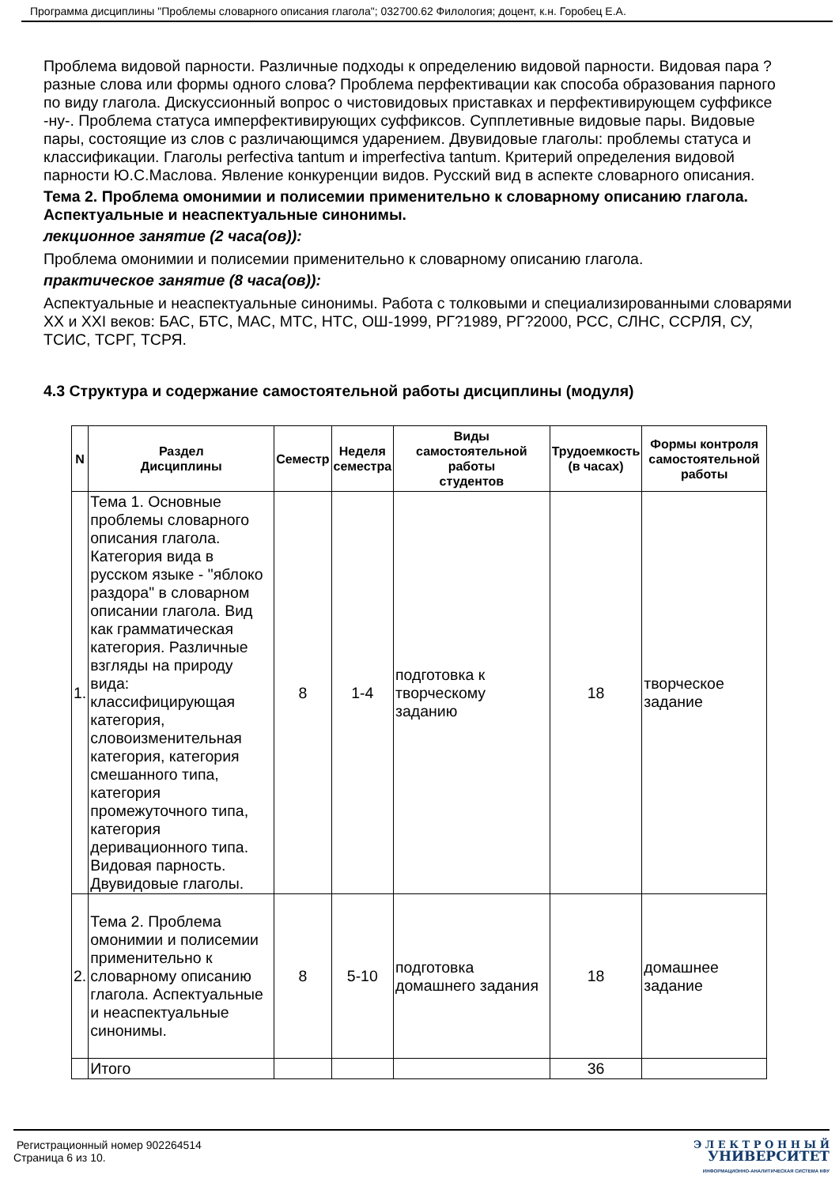Программа дисциплины "Проблемы словарного описания глагола"; 032700.62 Филология; доцент, к.н. Горобец Е.А.
Проблема видовой парности. Различные подходы к определению видовой парности. Видовая пара ? разные слова или формы одного слова? Проблема перфективации как способа образования парного по виду глагола. Дискуссионный вопрос о чистовидовых приставках и перфективирующем суффиксе -ну-. Проблема статуса имперфективирующих суффиксов. Супплетивные видовые пары. Видовые пары, состоящие из слов с различающимся ударением. Двувидовые глаголы: проблемы статуса и классификации. Глаголы perfectiva tantum и imperfectiva tantum. Критерий определения видовой парности Ю.С.Маслова. Явление конкуренции видов. Русский вид в аспекте словарного описания.
Тема 2. Проблема омонимии и полисемии применительно к словарному описанию глагола. Аспектуальные и неаспектуальные синонимы.
лекционное занятие (2 часа(ов)):
Проблема омонимии и полисемии применительно к словарному описанию глагола.
практическое занятие (8 часа(ов)):
Аспектуальные и неаспектуальные синонимы. Работа с толковыми и специализированными словарями XX и XXI веков: БАС, БТС, МАС, МТС, НТС, ОШ-1999, РГ?1989, РГ?2000, РСС, СЛНС, ССРЛЯ, СУ, ТСИС, ТСРГ, ТСРЯ.
4.3 Структура и содержание самостоятельной работы дисциплины (модуля)
| N | Раздел Дисциплины | Семестр | Неделя семестра | Виды самостоятельной работы студентов | Трудоемкость (в часах) | Формы контроля самостоятельной работы |
| --- | --- | --- | --- | --- | --- | --- |
| 1. | Тема 1. Основные проблемы словарного описания глагола. Категория вида в русском языке - "яблоко раздора" в словарном описании глагола. Вид как грамматическая категория. Различные взгляды на природу вида: классифицирующая категория, словоизменительная категория, категория смешанного типа, категория промежуточного типа, категория деривационного типа. Видовая парность. Двувидовые глаголы. | 8 | 1-4 | подготовка к творческому заданию | 18 | творческое задание |
| 2. | Тема 2. Проблема омонимии и полисемии применительно к словарному описанию глагола. Аспектуальные и неаспектуальные синонимы. | 8 | 5-10 | подготовка домашнего задания | 18 | домашнее задание |
| | Итого | | | | 36 | |
Регистрационный номер 902264514
Страница 6 из 10.
Э Л Е К Т Р О Н Н Ы Й
УНИВЕРСИТЕТ
ИНФОРМАЦИОННО-АНАЛИТИЧЕСКАЯ СИСТЕМА КФУ